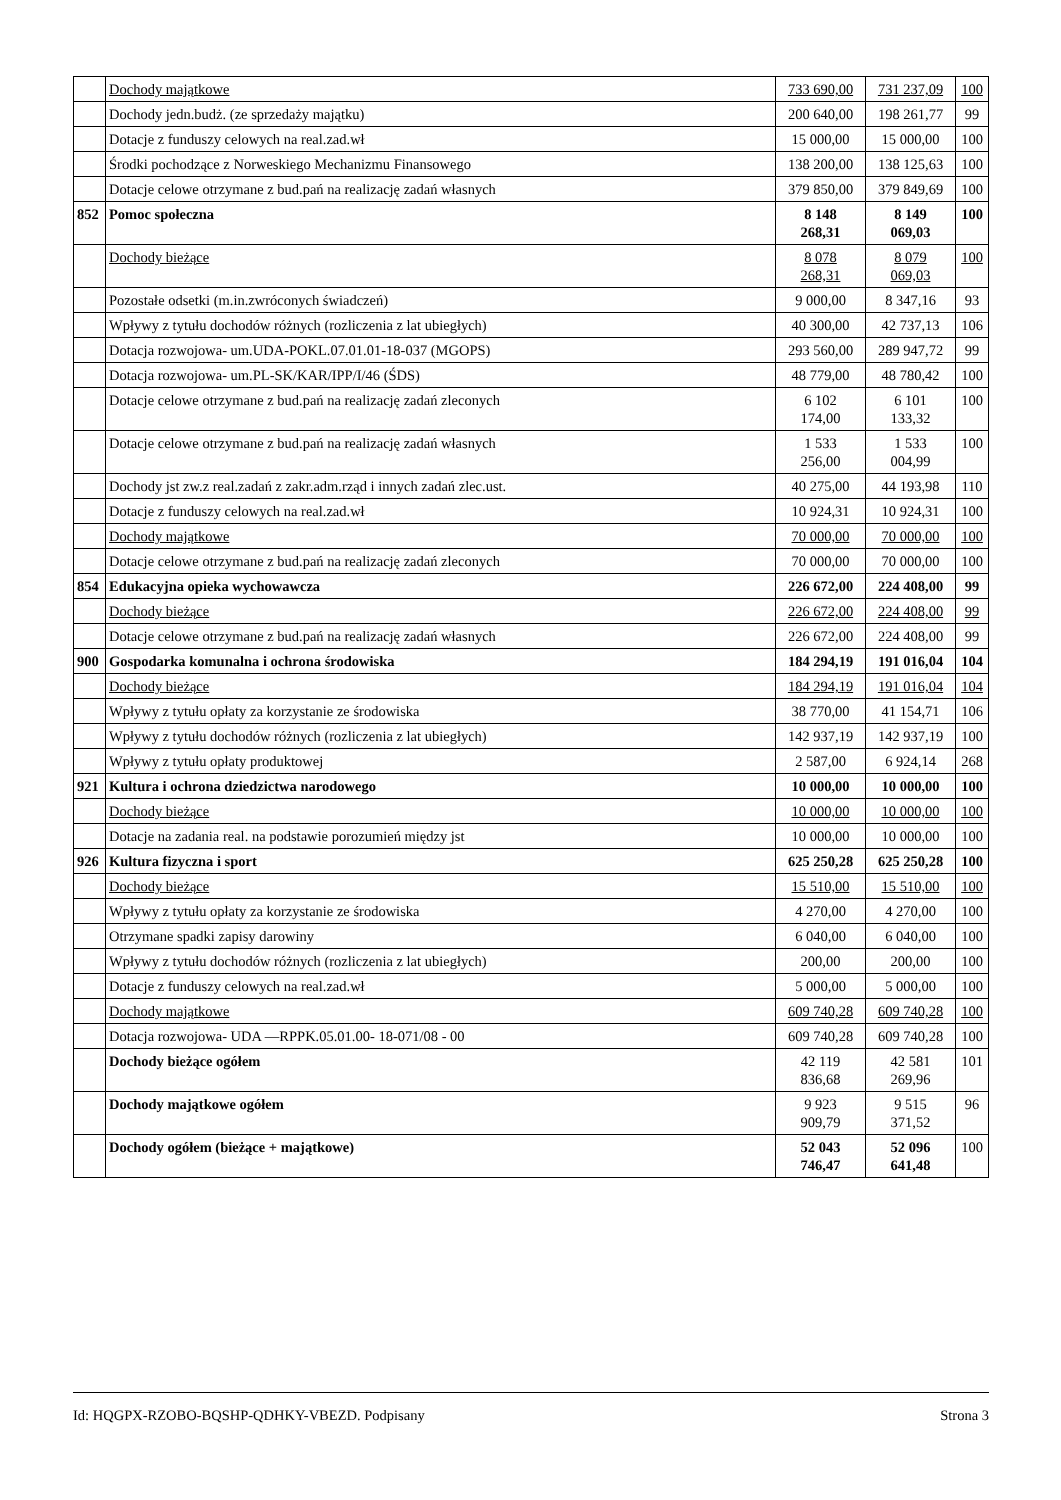| | Dochody majątkowe | 733 690,00 | 731 237,09 | 100 |
| | Dochody jedn.budż. (ze sprzedaży majątku) | 200 640,00 | 198 261,77 | 99 |
| | Dotacje z funduszy celowych na real.zad.wł | 15 000,00 | 15 000,00 | 100 |
| | Środki pochodzące z Norweskiego Mechanizmu Finansowego | 138 200,00 | 138 125,63 | 100 |
| | Dotacje celowe otrzymane z bud.pań na realizację zadań własnych | 379 850,00 | 379 849,69 | 100 |
| 852 | Pomoc społeczna | 8 148 268,31 | 8 149 069,03 | 100 |
| | Dochody bieżące | 8 078 268,31 | 8 079 069,03 | 100 |
| | Pozostałe odsetki (m.in.zwróconych świadczeń) | 9 000,00 | 8 347,16 | 93 |
| | Wpływy z tytułu dochodów różnych (rozliczenia z lat ubiegłych) | 40 300,00 | 42 737,13 | 106 |
| | Dotacja rozwojowa- um.UDA-POKL.07.01.01-18-037 (MGOPS) | 293 560,00 | 289 947,72 | 99 |
| | Dotacja rozwojowa- um.PL-SK/KAR/IPP/I/46 (ŚDS) | 48 779,00 | 48 780,42 | 100 |
| | Dotacje celowe otrzymane z bud.pań na realizację zadań zleconych | 6 102 174,00 | 6 101 133,32 | 100 |
| | Dotacje celowe otrzymane z bud.pań na realizację zadań własnych | 1 533 256,00 | 1 533 004,99 | 100 |
| | Dochody jst zw.z real.zadań z zakr.adm.rząd i innych zadań zlec.ust. | 40 275,00 | 44 193,98 | 110 |
| | Dotacje z funduszy celowych na real.zad.wł | 10 924,31 | 10 924,31 | 100 |
| | Dochody majątkowe | 70 000,00 | 70 000,00 | 100 |
| | Dotacje celowe otrzymane z bud.pań na realizację zadań zleconych | 70 000,00 | 70 000,00 | 100 |
| 854 | Edukacyjna opieka wychowawcza | 226 672,00 | 224 408,00 | 99 |
| | Dochody bieżące | 226 672,00 | 224 408,00 | 99 |
| | Dotacje celowe otrzymane z bud.pań na realizację zadań własnych | 226 672,00 | 224 408,00 | 99 |
| 900 | Gospodarka komunalna i ochrona środowiska | 184 294,19 | 191 016,04 | 104 |
| | Dochody bieżące | 184 294,19 | 191 016,04 | 104 |
| | Wpływy z tytułu opłaty za korzystanie ze środowiska | 38 770,00 | 41 154,71 | 106 |
| | Wpływy z tytułu dochodów różnych (rozliczenia z lat ubiegłych) | 142 937,19 | 142 937,19 | 100 |
| | Wpływy z tytułu opłaty produktowej | 2 587,00 | 6 924,14 | 268 |
| 921 | Kultura i ochrona dziedzictwa narodowego | 10 000,00 | 10 000,00 | 100 |
| | Dochody bieżące | 10 000,00 | 10 000,00 | 100 |
| | Dotacje na zadania real. na podstawie porozumień między jst | 10 000,00 | 10 000,00 | 100 |
| 926 | Kultura fizyczna i sport | 625 250,28 | 625 250,28 | 100 |
| | Dochody bieżące | 15 510,00 | 15 510,00 | 100 |
| | Wpływy z tytułu opłaty za korzystanie ze środowiska | 4 270,00 | 4 270,00 | 100 |
| | Otrzymane spadki zapisy darowiny | 6 040,00 | 6 040,00 | 100 |
| | Wpływy z tytułu dochodów różnych (rozliczenia z lat ubiegłych) | 200,00 | 200,00 | 100 |
| | Dotacje z funduszy celowych na real.zad.wł | 5 000,00 | 5 000,00 | 100 |
| | Dochody majątkowe | 609 740,28 | 609 740,28 | 100 |
| | Dotacja rozwojowa- UDA —RPPK.05.01.00- 18-071/08 - 00 | 609 740,28 | 609 740,28 | 100 |
| | Dochody bieżące ogółem | 42 119 836,68 | 42 581 269,96 | 101 |
| | Dochody majątkowe ogółem | 9 923 909,79 | 9 515 371,52 | 96 |
| | Dochody ogółem (bieżące + majątkowe) | 52 043 746,47 | 52 096 641,48 | 100 |
Id: HQGPX-RZOBO-BQSHP-QDHKY-VBEZD. Podpisany Strona 3